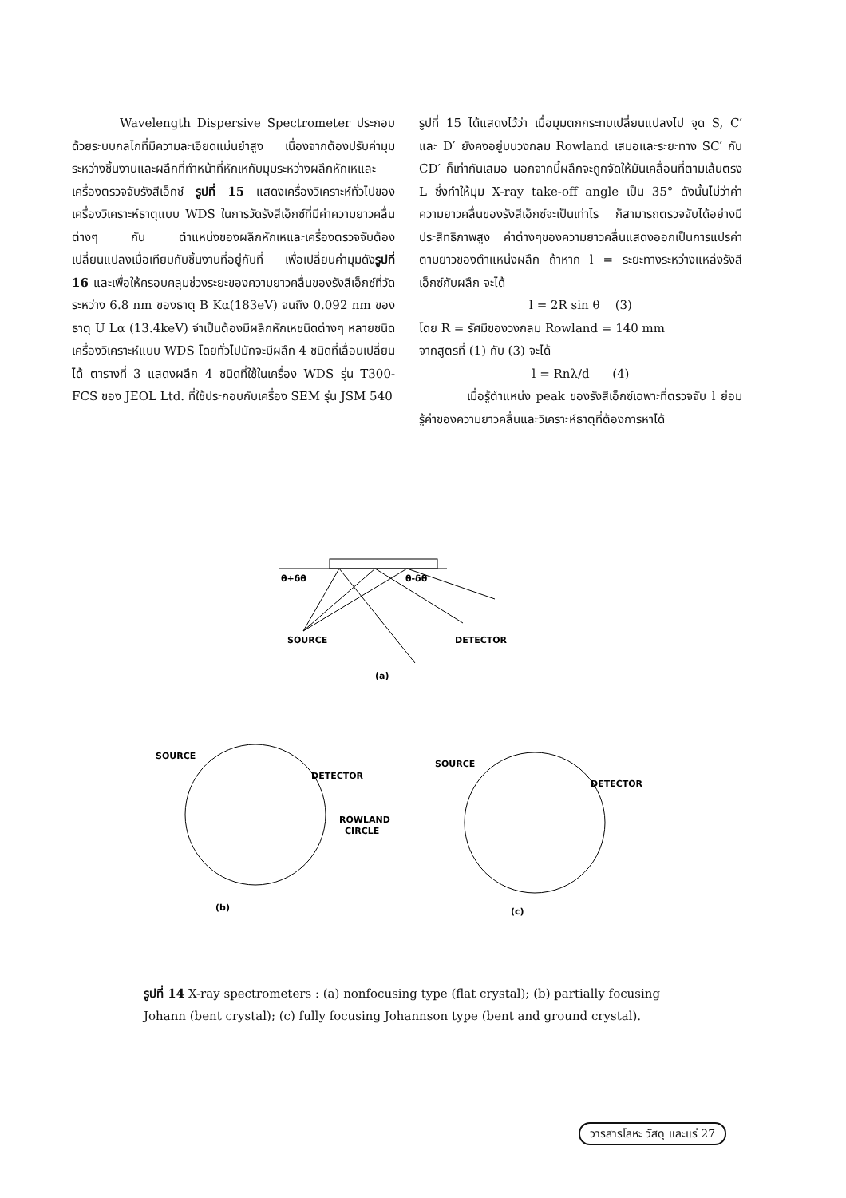Wavelength Dispersive Spectrometer ประกอบด้วยระบบกลไกที่มีความละเอียดแม่นยำสูง เนื่องจากต้องปรับค่ามุมระหว่างชิ้นงานและผลึกที่ทำหน้าที่หักเหกับมุมระหว่างผลึกหักเหและเครื่องตรวจจับรังสีเอ็กซ์ รูปที่ 15 แสดงเครื่องวิเคราะห์ทั่วไปของเครื่องวิเคราะห์ธาตุแบบ WDS ในการวัดรังสีเอ็กซ์ที่มีค่าความยาวคลื่นต่างๆ กัน ตำแหน่งของผลึกหักเหและเครื่องตรวจจับต้องเปลี่ยนแปลงเมื่อเทียบกับชิ้นงานที่อยู่กับที่ เพื่อเปลี่ยนค่ามุมดังรูปที่ 16 และเพื่อให้ครอบคลุมช่วงระยะของความยาวคลื่นของรังสีเอ็กซ์ที่วัดระหว่าง 6.8 nm ของธาตุ B Kα(183eV) จนถึง 0.092 nm ของธาตุ U Lα (13.4keV) จำเป็นต้องมีผลึกหักเหชนิดต่างๆ หลายชนิด เครื่องวิเคราะห์แบบ WDS โดยทั่วไปมักจะมีผลึก 4 ชนิดที่เลื่อนเปลี่ยนได้ ตารางที่ 3 แสดงผลึก 4 ชนิดที่ใช้ในเครื่อง WDS รุ่น T300-FCS ของ JEOL Ltd. ที่ใช้ประกอบกับเครื่อง SEM รุ่น JSM 540
รูปที่ 15 ได้แสดงไว้ว่า เมื่อมุมตกกระทบเปลี่ยนแปลงไป จุด S, C′ และ D′ ยังคงอยู่บนวงกลม Rowland เสมอและระยะทาง SC′ กับ CD′ ก็เท่ากันเสมอ นอกจากนี้ผลึกจะถูกจัดให้มันเคลื่อนที่ตามเส้นตรง L ซึ่งทำให้มุม X-ray take-off angle เป็น 35° ดังนั้นไม่ว่าค่าความยาวคลื่นของรังสีเอ็กซ์จะเป็นเท่าไร ก็สามารถตรวจจับได้อย่างมีประสิทธิภาพสูง ค่าต่างๆของความยาวคลื่นแสดงออกเป็นการแปรค่าตามยาวของตำแหน่งผลึก ถ้าหาก l = ระยะทางระหว่างแหล่งรังสีเอ็กซ์กับผลึก จะได้
l = 2R sin θ (3)
โดย R = รัศมีของวงกลม Rowland = 140 mm
จากสูตรที่ (1) กับ (3) จะได้
l = Rnλ/d (4)
เมื่อรู้ตำแหน่ง peak ของรังสีเอ็กซ์เฉพาะที่ตรวจจับ l ย่อมรู้ค่าของความยาวคลื่นและวิเคราะห์ธาตุที่ต้องการหาได้
θ+δθ
θ-δθ
SOURCE
DETECTOR
(a)
SOURCE
DETECTOR
SOURCE
DETECTOR
ROWLAND
CIRCLE
(b)
(c)
รูปที่ 14 X-ray spectrometers : (a) nonfocusing type (flat crystal); (b) partially focusing Johann (bent crystal); (c) fully focusing Johannson type (bent and ground crystal).
วารสารโลหะ วัสดุ และแร่ 27